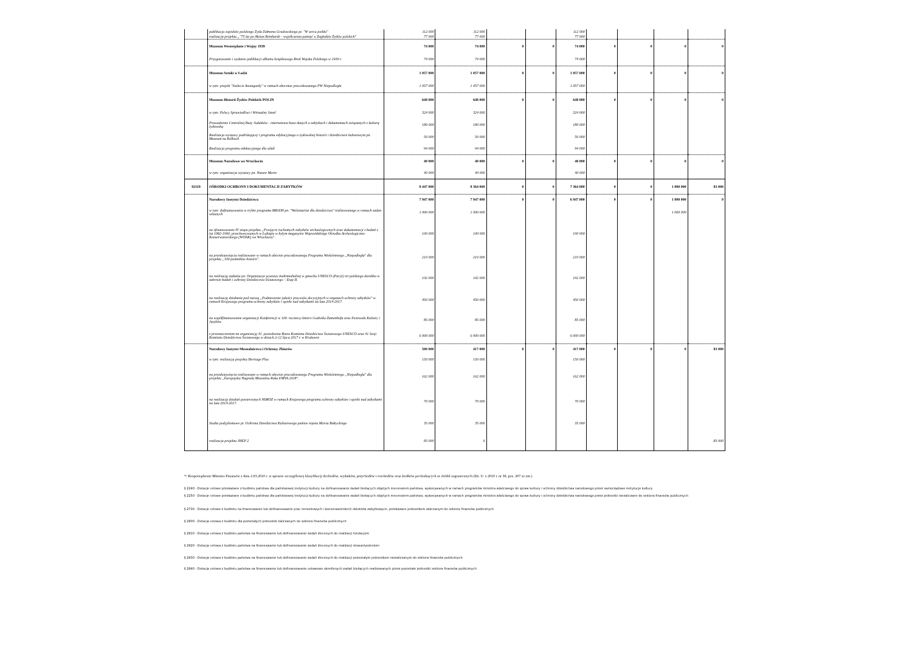| | publikacja zapisków polskiego Żyda Załmena Gradowskiego pt. "W sercu piekła" | 112 000 | 112 000 | | | 112 000 | | | | |
| | realizacja projektu „"75 lat po Aktion Reinhardt – współczesna pamięć o Zagładzie Żydów polskich" | 77 000 | 77 000 | | | 77 000 | | | | |
| | Muzeum Westerplatte i Wojny 1939 | 74 000 | 74 000 | 0 | 0 | 74 000 | 0 | 0 | 0 | 0 |
| | Przygotowanie i wydanie publikacji albumu książkowego Broń Wojska Polskiego w 1939 r. | 74 000 | 74 000 | | | 74 000 | | | | |
| | Muzeum Sztuki w Łodzi | 1 057 000 | 1 057 000 | 0 | 0 | 1 057 000 | 0 | 0 | 0 | 0 |
| | w tym: projekt "Stulecie Awangardy" w ramach obecnioe procedowanego PW Niepodległa | 1 057 000 | 1 057 000 | | | 1 057 000 | | | | |
| | Muzeum Historii Żydów Polskich POLIN | 648 000 | 648 000 | 0 | 0 | 648 000 | 0 | 0 | 0 | 0 |
| | w tym: Polscy Sprawiedliwi i Wirtualny Sztetl | 324 000 | 324 000 | | | 324 000 | | | | |
| | Prowadzenie Centralnej Bazy Judaików - internetowa baza danych o zabytkach i dokumentach związanych z kulturą żydowską | 180 000 | 180 000 | | | 180 000 | | | | |
| | Realizacja wystawy podróżującej i programu edykacyjnego o żydowskiej historii i dziedzictwie kulturowym pn. Muzeum na Kółkach | 50 000 | 50 000 | | | 50 000 | | | | |
| | Realizacja programu edukacyjnego dla szkół | 94 000 | 94 000 | | | 94 000 | | | | |
| | Muzeum Narodowe we Wrocławiu | 40 000 | 40 000 | 0 | 0 | 40 000 | 0 | 0 | 0 | 0 |
| | w tym: organizacja wystawy pn. Nature Morte | 40 000 | 40 000 | | | 40 000 | | | | |
| 92119 | OŚRODKI OCHRONY I DOKUMENTACJI ZABYTKÓW | 8 447 000 | 8 364 000 | 0 | 0 | 7 364 000 | 0 | 0 | 1 000 000 | 83 000 |
| | Narodowy Instytut Dziedzictwa | 7 947 000 | 7 947 000 | 0 | 0 | 6 947 000 | 0 | 0 | 1 000 000 | 0 |
| | w tym: dofinansowania w trybie programu MKiDN pn. "Wolontariat dla dziedzictwa" realizowanego w ramach zadan własnych | 1 000 000 | 1 000 000 | | | | | | 1 000 000 | |
| | na sfinansowanie IV etapu projektu „Przejęcie ruchomych zabytków archeologicznych oraz dokumentacji z badań z lat 1982-1990, przechowywanych w Lubiążu w byłym magazynie Wojewódzkiego Ośrodka Archeologiczno-Konserwatorskiego (WOAK) we Wrocławiu" . | 100 000 | 100 000 | | | 100 000 | | | | |
| | na przedsięwzięcia realizowane w ramach obecnie procedowanego Programu Wieloletniego „Niepodległa" dla projektu „100 pomników historii". | 210 000 | 210 000 | | | 210 000 | | | | |
| | na realizację zadania pn. Organizacja wystawy multimedialnej w gmachu UNESCO (Paryż) n/t polskiego dorobku w zakresie badań i ochrony Dziedzictwa Światowego – Etap II. | 102 000 | 102 000 | | | 102 000 | | | | |
| | na realizację działania pod nazwą „Podniesienie jakości procesów decyzyjnych w organach ochrony zabytków" w ramach Krajowego programu ochrony zabytków i opieki nad zabytkami na lata 2014-2017. | 450 000 | 450 000 | | | 450 000 | | | | |
| | na współfinansowanie organizacji Konferencji w 100. rocznicę śmierci Ludwika Zamenhofa oraz Festiwalu Kultury i Języków. | 85 000 | 85 000 | | | 85 000 | | | | |
| | z przeznaczeniem na organizację 41. posiedzenia Biura Komitetu Dziedzictwa Światowego UNESCO oraz 41 Sesji Komitetu Dziedzictwa Światowego w dniach 2-12 lipca 2017 r. w Krakowie | 6 000 000 | 6 000 000 | | | 6 000 000 | | | | |
| | Narodowy Instytut Muzealnictwa i Ochrony Zbiorów | 500 000 | 417 000 | 0 | 0 | 417 000 | 0 | 0 | 0 | 83 000 |
| | w tym: realizacja projektu Heritage Plus | 150 000 | 150 000 | | | 150 000 | | | | |
| | na przedsięwzięcia realizowane w ramach obecnie procedowanego Programu Wieloletniego „Niepodległa" dla projektu „Europejska Nagroda Muzealna Roku EMYA 2018". | 162 000 | 162 000 | | | 162 000 | | | | |
| | na realizację działań powierzonych NIMOZ w ramach Krajowego programu ochrony zabytków i opieki nad zabytkami na lata 2014-2017. | 70 000 | 70 000 | | | 70 000 | | | | |
| | Studia podyplomowe pt. Ochrona Dziedzictwa Kulturowego państw rejonu Morza Bałtyckiego | 35 000 | 35 000 | | | 35 000 | | | | |
| | realizacja projektu JHEP 2 | 83 000 | 0 | | | | | | | 83 000 |
*/ Rozporządzenie Ministra Finansów z dnia 2.03.2010 r. w sprawie szczegółowej klasyfikacji dochodów, wydatków, przychodów i rozchodów oraz środków pochodzących ze źródeł zagranicznych (Dz. U. z 2010 r. nr 38, poz. 207 ze zm.)
§ 2240 - Dotacje celowe przekazane z budżetu państwa dla państwowej instytucji kultury na dofinansowanie zadań bieżących objętych mecenatem państwa, wykonywanych w ramach programów ministra właściwego do spraw kultury i ochrony dziedzictwa narodowego przez samorządowe instytucje kultury
§ 2250 - Dotacje celowe przekazane z budżetu państwa dla państwowej instytucji kultury na dofinansowanie zadań bieżących objętych mecenatem państwa, wykonywanych w ramach programów ministra właściwego do spraw kultury i ochrony dziedzictwa narodowego przez jednostki niezaliczane do sektora finansów publicznych
§ 2730 - Dotacje celowe z budżetu na finansowanie lub dofinansowanie prac remontowych i konserwatorskich obiektów zabytkowych, przekazane jednostkom zaliczanym do sektora finansów publicznych
§ 2800 - Dotacja celowa z budżetu dla pozostałych jednostek zaliczanych do sektora finansów publicznych
§ 2810 - Dotacja celowa z budżetu państwa na finansowanie lub dofinansowanie zadań zleconych do realizacji fundacjom
§ 2820 - Dotacja celowa z budżetu państwa na finansowanie lub dofinansowanie zadań zleconych do realizacji stowarzyszeniom
§ 2830 - Dotacja celowa z budżetu państwa na finansowanie lub dofinansowanie zadań zleconych do realizacji pozostałym jednostkom niezaliczanym do sektora finansów publicznych
§ 2840 - Dotacja celowa z budżetu państwa na finansowanie lub dofinansowanie ustawowo określonych zadań bieżących realizowanych przez pozostałe jednostki sektora finansów publicznych